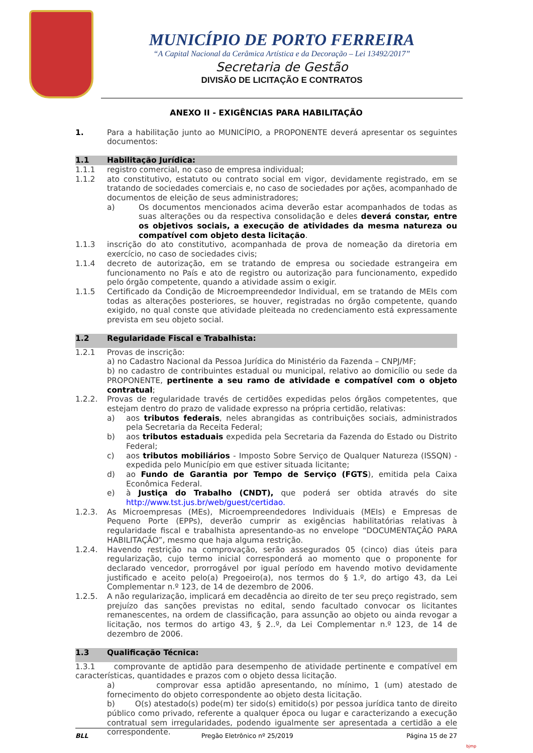MUNICÍPIO DE PORTO FERREIRA
“A Capital Nacional da Cerâmica Artística e da Decoração – Lei 13492/2017”
Secretaria de Gestão
DIVISÃO DE LICITAÇÃO E CONTRATOS
ANEXO II - EXIGÊNCIAS PARA HABILITAÇÃO
1. Para a habilitação junto ao MUNICÍPIO, a PROPONENTE deverá apresentar os seguintes documentos:
1.1 Habilitação Jurídica:
1.1.1 registro comercial, no caso de empresa individual;
1.1.2 ato constitutivo, estatuto ou contrato social em vigor, devidamente registrado, em se tratando de sociedades comerciais e, no caso de sociedades por ações, acompanhado de documentos de eleição de seus administradores;
a) Os documentos mencionados acima deverão estar acompanhados de todas as suas alterações ou da respectiva consolidação e deles deverá constar, entre os objetivos sociais, a execução de atividades da mesma natureza ou compatível com objeto desta licitação.
1.1.3 inscrição do ato constitutivo, acompanhada de prova de nomeação da diretoria em exercício, no caso de sociedades civis;
1.1.4 decreto de autorização, em se tratando de empresa ou sociedade estrangeira em funcionamento no País e ato de registro ou autorização para funcionamento, expedido pelo órgão competente, quando a atividade assim o exigir.
1.1.5 Certificado da Condição de Microempreendedor Individual, em se tratando de MEIs com todas as alterações posteriores, se houver, registradas no órgão competente, quando exigido, no qual conste que atividade pleiteada no credenciamento está expressamente prevista em seu objeto social.
1.2 Regularidade Fiscal e Trabalhista:
1.2.1 Provas de inscrição:
a) no Cadastro Nacional da Pessoa Jurídica do Ministério da Fazenda – CNPJ/MF;
b) no cadastro de contribuintes estadual ou municipal, relativo ao domicílio ou sede da PROPONENTE, pertinente a seu ramo de atividade e compatível com o objeto contratual;
1.2.2. Provas de regularidade través de certidões expedidas pelos órgãos competentes, que estejam dentro do prazo de validade expresso na própria certidão, relativas:
a) aos tributos federais, neles abrangidas as contribuições sociais, administrados pela Secretaria da Receita Federal;
b) aos tributos estaduais expedida pela Secretaria da Fazenda do Estado ou Distrito Federal;
c) aos tributos mobiliários - Imposto Sobre Serviço de Qualquer Natureza (ISSQN) - expedida pelo Município em que estiver situada licitante;
d) ao Fundo de Garantia por Tempo de Serviço (FGTS), emitida pela Caixa Econômica Federal.
e) à Justiça do Trabalho (CNDT), que poderá ser obtida através do site http://www.tst.jus.br/web/guest/certidao.
1.2.3. As Microempresas (MEs), Microempreendedores Individuais (MEIs) e Empresas de Pequeno Porte (EPPs), deverão cumprir as exigências habilitatórias relativas à regularidade fiscal e trabalhista apresentando-as no envelope “DOCUMENTAÇÃO PARA HABILITAÇÃO”, mesmo que haja alguma restrição.
1.2.4. Havendo restrição na comprovação, serão assegurados 05 (cinco) dias úteis para regularização, cujo termo inicial corresponderá ao momento que o proponente for declarado vencedor, prorrogável por igual período em havendo motivo devidamente justificado e aceito pelo(a) Pregoeiro(a), nos termos do § 1.º, do artigo 43, da Lei Complementar n.º 123, de 14 de dezembro de 2006.
1.2.5. A não regularização, implicará em decadência ao direito de ter seu preço registrado, sem prejuízo das sanções previstas no edital, sendo facultado convocar os licitantes remanescentes, na ordem de classificação, para assunção ao objeto ou ainda revogar a licitação, nos termos do artigo 43, § 2..º, da Lei Complementar n.º 123, de 14 de dezembro de 2006.
1.3 Qualificação Técnica:
1.3.1 comprovante de aptidão para desempenho de atividade pertinente e compatível em características, quantidades e prazos com o objeto dessa licitação.
a) comprovar essa aptidão apresentando, no mínimo, 1 (um) atestado de fornecimento do objeto correspondente ao objeto desta licitação.
b) O(s) atestado(s) pode(m) ter sido(s) emitido(s) por pessoa jurídica tanto de direito público como privado, referente a qualquer época ou lugar e caracterizando a execução contratual sem irregularidades, podendo igualmente ser apresentada a certidão a ele correspondente.
BLL Pregão Eletrônico nº 25/2019 Página 15 de 27
bjmp